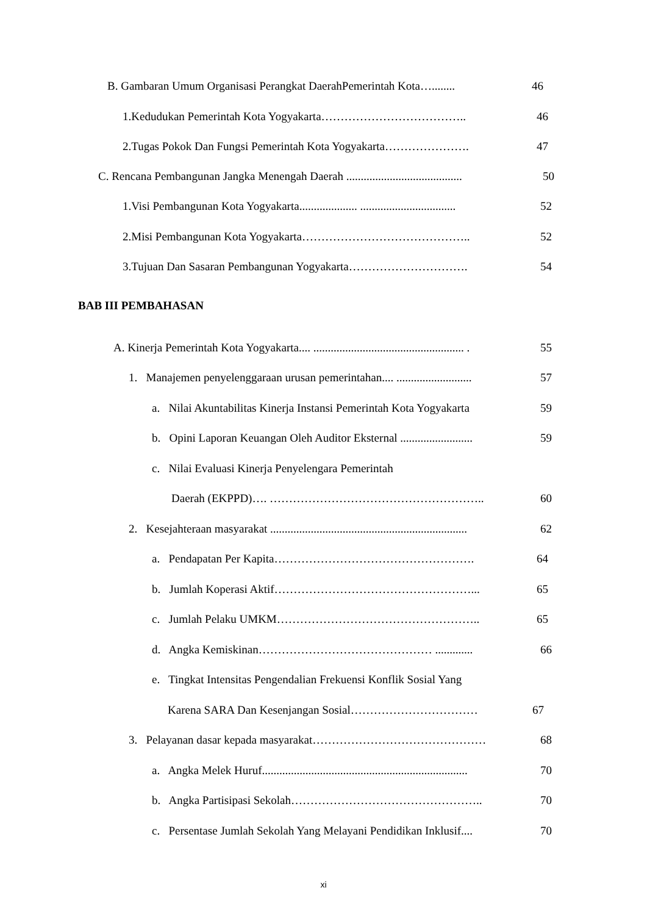B. Gambaran Umum Organisasi Perangkat DaerahPemerintah Kota…........ 46
1.Kedudukan Pemerintah Kota Yogyakarta……………………………….. 46
2.Tugas Pokok Dan Fungsi Pemerintah Kota Yogyakarta…………………. 47
C. Rencana Pembangunan Jangka Menengah Daerah ........................................ 50
1.Visi Pembangunan Kota Yogyakarta.................... ................................. 52
2.Misi Pembangunan Kota Yogyakarta…………………………………….. 52
3.Tujuan Dan Sasaran Pembangunan Yogyakarta…………………………. 54
BAB III PEMBAHASAN
A. Kinerja Pemerintah Kota Yogyakarta.... .................................................... . 55
1. Manajemen penyelenggaraan urusan pemerintahan.... .......................... 57
a. Nilai Akuntabilitas Kinerja Instansi Pemerintah Kota Yogyakarta 59
b. Opini Laporan Keuangan Oleh Auditor Eksternal ......................... 59
c. Nilai Evaluasi Kinerja Penyelengara Pemerintah
Daerah (EKPPD)…. ……………………………………………….. 60
2. Kesejahteraan masyarakat .................................................................... 62
a. Pendapatan Per Kapita……………………………………………. 64
b. Jumlah Koperasi Aktif……………………………………………... 65
c. Jumlah Pelaku UMKM…………………………………………….. 65
d. Angka Kemiskinan……………………………………… ............. 66
e. Tingkat Intensitas Pengendalian Frekuensi Konflik Sosial Yang
Karena SARA Dan Kesenjangan Sosial…………………………… 67
3. Pelayanan dasar kepada masyarakat……………………………………… 68
a. Angka Melek Huruf....................................................................... 70
b. Angka Partisipasi Sekolah………………………………………….. 70
c. Persentase Jumlah Sekolah Yang Melayani Pendidikan Inklusif.... 70
xi